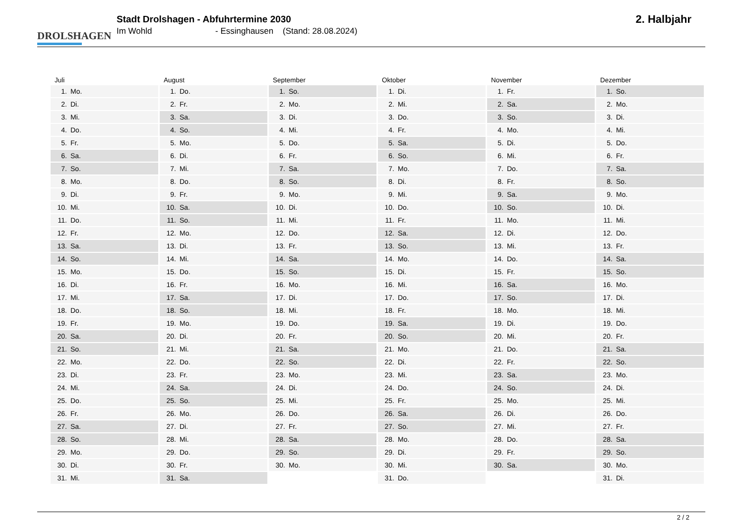DROLSHAGEN
Stadt Drolshagen - Abfuhrtermine 2030
Im Wohld - Essinghausen (Stand: 28.08.2024)
2. Halbjahr
Juli
| 1. | Mo. |
| 2. | Di. |
| 3. | Mi. |
| 4. | Do. |
| 5. | Fr. |
| 6. | Sa. |
| 7. | So. |
| 8. | Mo. |
| 9. | Di. |
| 10. | Mi. |
| 11. | Do. |
| 12. | Fr. |
| 13. | Sa. |
| 14. | So. |
| 15. | Mo. |
| 16. | Di. |
| 17. | Mi. |
| 18. | Do. |
| 19. | Fr. |
| 20. | Sa. |
| 21. | So. |
| 22. | Mo. |
| 23. | Di. |
| 24. | Mi. |
| 25. | Do. |
| 26. | Fr. |
| 27. | Sa. |
| 28. | So. |
| 29. | Mo. |
| 30. | Di. |
| 31. | Mi. |
August
| 1. | Do. |
| 2. | Fr. |
| 3. | Sa. |
| 4. | So. |
| 5. | Mo. |
| 6. | Di. |
| 7. | Mi. |
| 8. | Do. |
| 9. | Fr. |
| 10. | Sa. |
| 11. | So. |
| 12. | Mo. |
| 13. | Di. |
| 14. | Mi. |
| 15. | Do. |
| 16. | Fr. |
| 17. | Sa. |
| 18. | So. |
| 19. | Mo. |
| 20. | Di. |
| 21. | Mi. |
| 22. | Do. |
| 23. | Fr. |
| 24. | Sa. |
| 25. | So. |
| 26. | Mo. |
| 27. | Di. |
| 28. | Mi. |
| 29. | Do. |
| 30. | Fr. |
| 31. | Sa. |
September
| 1. | So. |
| 2. | Mo. |
| 3. | Di. |
| 4. | Mi. |
| 5. | Do. |
| 6. | Fr. |
| 7. | Sa. |
| 8. | So. |
| 9. | Mo. |
| 10. | Di. |
| 11. | Mi. |
| 12. | Do. |
| 13. | Fr. |
| 14. | Sa. |
| 15. | So. |
| 16. | Mo. |
| 17. | Di. |
| 18. | Mi. |
| 19. | Do. |
| 20. | Fr. |
| 21. | Sa. |
| 22. | So. |
| 23. | Mo. |
| 24. | Di. |
| 25. | Mi. |
| 26. | Do. |
| 27. | Fr. |
| 28. | Sa. |
| 29. | So. |
| 30. | Mo. |
Oktober
| 1. | Di. |
| 2. | Mi. |
| 3. | Do. |
| 4. | Fr. |
| 5. | Sa. |
| 6. | So. |
| 7. | Mo. |
| 8. | Di. |
| 9. | Mi. |
| 10. | Do. |
| 11. | Fr. |
| 12. | Sa. |
| 13. | So. |
| 14. | Mo. |
| 15. | Di. |
| 16. | Mi. |
| 17. | Do. |
| 18. | Fr. |
| 19. | Sa. |
| 20. | So. |
| 21. | Mo. |
| 22. | Di. |
| 23. | Mi. |
| 24. | Do. |
| 25. | Fr. |
| 26. | Sa. |
| 27. | So. |
| 28. | Mo. |
| 29. | Di. |
| 30. | Mi. |
| 31. | Do. |
November
| 1. | Fr. |
| 2. | Sa. |
| 3. | So. |
| 4. | Mo. |
| 5. | Di. |
| 6. | Mi. |
| 7. | Do. |
| 8. | Fr. |
| 9. | Sa. |
| 10. | So. |
| 11. | Mo. |
| 12. | Di. |
| 13. | Mi. |
| 14. | Do. |
| 15. | Fr. |
| 16. | Sa. |
| 17. | So. |
| 18. | Mo. |
| 19. | Di. |
| 20. | Mi. |
| 21. | Do. |
| 22. | Fr. |
| 23. | Sa. |
| 24. | So. |
| 25. | Mo. |
| 26. | Di. |
| 27. | Mi. |
| 28. | Do. |
| 29. | Fr. |
| 30. | Sa. |
Dezember
| 1. | So. |
| 2. | Mo. |
| 3. | Di. |
| 4. | Mi. |
| 5. | Do. |
| 6. | Fr. |
| 7. | Sa. |
| 8. | So. |
| 9. | Mo. |
| 10. | Di. |
| 11. | Mi. |
| 12. | Do. |
| 13. | Fr. |
| 14. | Sa. |
| 15. | So. |
| 16. | Mo. |
| 17. | Di. |
| 18. | Mi. |
| 19. | Do. |
| 20. | Fr. |
| 21. | Sa. |
| 22. | So. |
| 23. | Mo. |
| 24. | Di. |
| 25. | Mi. |
| 26. | Do. |
| 27. | Fr. |
| 28. | Sa. |
| 29. | So. |
| 30. | Mo. |
| 31. | Di. |
2 / 2